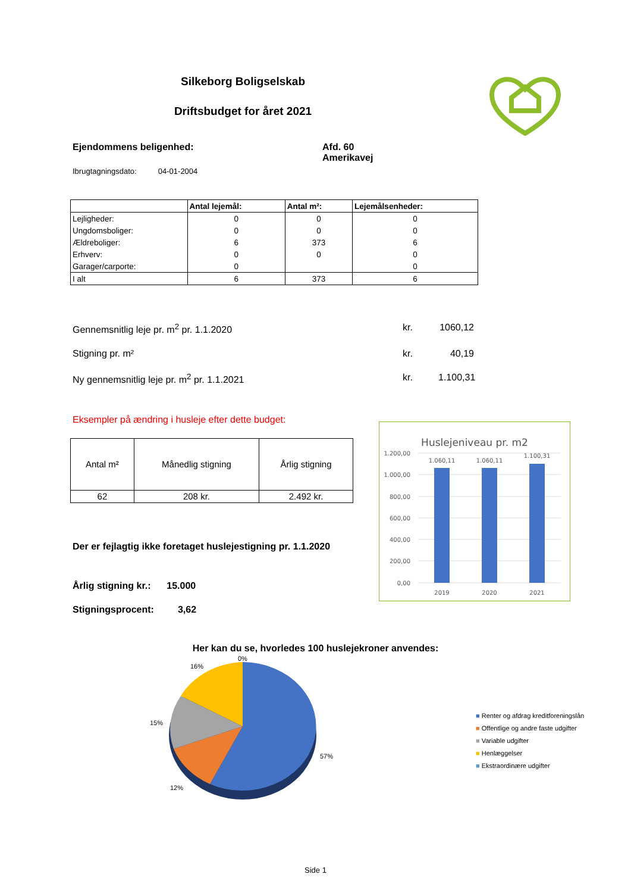Silkeborg Boligselskab
Driftsbudget for året 2021
Ejendommens beligenhed: Afd. 60
Amerikavej
Ibrugtagningsdato: 04-01-2004
| | Antal lejemål: | Antal m²: | Lejemålsenheder: |
| --- | --- | --- | --- |
| Lejligheder: | 0 | 0 | 0 |
| Ungdomsboliger: | 0 | 0 | 0 |
| Ældreboliger: | 6 | 373 | 6 |
| Erhverv: | 0 | 0 | 0 |
| Garager/carporte: | 0 | | 0 |
| I alt | 6 | 373 | 6 |
Gennemsnitlig leje pr. m<sup>2</sup> pr. 1.1.2020 kr. 1060,12
Stigning pr. m² kr. 40,19
Ny gennemsnitlig leje pr. m<sup>2</sup> pr. 1.1.2021 kr. 1.100,31
Eksempler på ændring i husleje efter dette budget:
| Antal m² | Månedlig stigning | Årlig stigning |
| 62 | 208 kr. | 2.492 kr. |
Der er fejlagtig ikke foretaget huslejestigning pr. 1.1.2020
Årlig stigning kr.: 15.000
Stigningsprocent: 3,62
Huslejeniveau pr. m2
1.200,00
1.000,00
800,00
600,00
400,00
200,00
0,00
1.060,11
1.060,11
1.100,31
2019
2020
2021
Her kan du se, hvorledes 100 huslejekroner anvendes:
0%
16%
15%
57%
12%
■ Renter og afdrag kreditforeningslån
■ Offentlige og andre faste udgifter
■ Variable udgifter
■ Henlæggelser
■ Ekstraordinære udgifter
Side 1